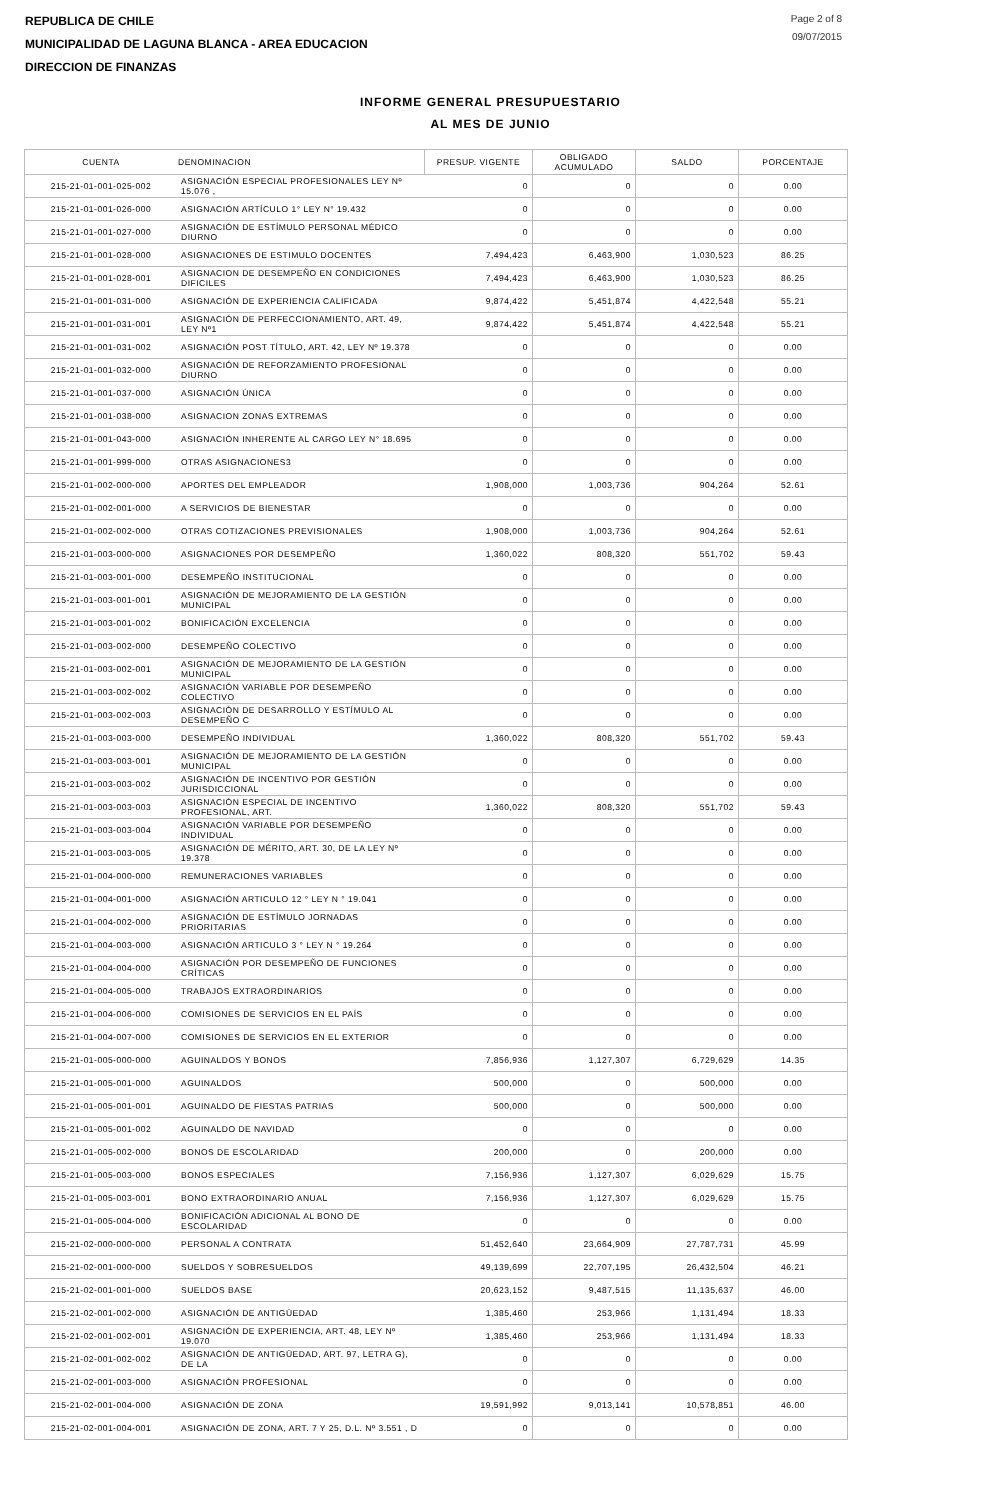REPUBLICA DE CHILE
MUNICIPALIDAD DE LAGUNA BLANCA - AREA EDUCACION
DIRECCION DE FINANZAS
Page 2 of 8
09/07/2015
INFORME GENERAL PRESUPUESTARIO
AL MES DE JUNIO
| CUENTA | DENOMINACION | PRESUP. VIGENTE | OBLIGADO ACUMULADO | SALDO | PORCENTAJE |
| --- | --- | --- | --- | --- | --- |
| 215-21-01-001-025-002 | ASIGNACIÓN ESPECIAL PROFESIONALES LEY Nº 15.076 , | 0 | 0 | 0 | 0.00 |
| 215-21-01-001-026-000 | ASIGNACIÓN ARTÍCULO 1° LEY N° 19.432 | 0 | 0 | 0 | 0.00 |
| 215-21-01-001-027-000 | ASIGNACIÓN DE ESTÍMULO PERSONAL MÉDICO DIURNO | 0 | 0 | 0 | 0.00 |
| 215-21-01-001-028-000 | ASIGNACIONES DE ESTIMULO DOCENTES | 7,494,423 | 6,463,900 | 1,030,523 | 86.25 |
| 215-21-01-001-028-001 | ASIGNACION DE DESEMPEÑO EN CONDICIONES DIFICILES | 7,494,423 | 6,463,900 | 1,030,523 | 86.25 |
| 215-21-01-001-031-000 | ASIGNACIÓN DE EXPERIENCIA CALIFICADA | 9,874,422 | 5,451,874 | 4,422,548 | 55.21 |
| 215-21-01-001-031-001 | ASIGNACIÓN DE PERFECCIONAMIENTO, ART. 49, LEY Nº1 | 9,874,422 | 5,451,874 | 4,422,548 | 55.21 |
| 215-21-01-001-031-002 | ASIGNACIÓN POST TÍTULO, ART. 42, LEY Nº 19.378 | 0 | 0 | 0 | 0.00 |
| 215-21-01-001-032-000 | ASIGNACIÓN DE REFORZAMIENTO PROFESIONAL DIURNO | 0 | 0 | 0 | 0.00 |
| 215-21-01-001-037-000 | ASIGNACIÓN ÚNICA | 0 | 0 | 0 | 0.00 |
| 215-21-01-001-038-000 | ASIGNACION ZONAS EXTREMAS | 0 | 0 | 0 | 0.00 |
| 215-21-01-001-043-000 | ASIGNACIÓN INHERENTE AL CARGO LEY N° 18.695 | 0 | 0 | 0 | 0.00 |
| 215-21-01-001-999-000 | OTRAS ASIGNACIONES3 | 0 | 0 | 0 | 0.00 |
| 215-21-01-002-000-000 | APORTES DEL EMPLEADOR | 1,908,000 | 1,003,736 | 904,264 | 52.61 |
| 215-21-01-002-001-000 | A SERVICIOS DE BIENESTAR | 0 | 0 | 0 | 0.00 |
| 215-21-01-002-002-000 | OTRAS COTIZACIONES PREVISIONALES | 1,908,000 | 1,003,736 | 904,264 | 52.61 |
| 215-21-01-003-000-000 | ASIGNACIONES POR DESEMPEÑO | 1,360,022 | 808,320 | 551,702 | 59.43 |
| 215-21-01-003-001-000 | DESEMPEÑO INSTITUCIONAL | 0 | 0 | 0 | 0.00 |
| 215-21-01-003-001-001 | ASIGNACIÓN DE MEJORAMIENTO DE LA GESTIÓN MUNICIPAL | 0 | 0 | 0 | 0.00 |
| 215-21-01-003-001-002 | BONIFICACIÓN EXCELENCIA | 0 | 0 | 0 | 0.00 |
| 215-21-01-003-002-000 | DESEMPEÑO COLECTIVO | 0 | 0 | 0 | 0.00 |
| 215-21-01-003-002-001 | ASIGNACIÓN DE MEJORAMIENTO DE LA GESTIÓN MUNICIPAL | 0 | 0 | 0 | 0.00 |
| 215-21-01-003-002-002 | ASIGNACIÓN VARIABLE POR DESEMPEÑO COLECTIVO | 0 | 0 | 0 | 0.00 |
| 215-21-01-003-002-003 | ASIGNACIÓN DE DESARROLLO Y ESTÍMULO AL DESEMPEÑO C | 0 | 0 | 0 | 0.00 |
| 215-21-01-003-003-000 | DESEMPEÑO INDIVIDUAL | 1,360,022 | 808,320 | 551,702 | 59.43 |
| 215-21-01-003-003-001 | ASIGNACIÓN DE MEJORAMIENTO DE LA GESTIÓN MUNICIPAL | 0 | 0 | 0 | 0.00 |
| 215-21-01-003-003-002 | ASIGNACIÓN DE INCENTIVO POR GESTIÓN JURISDICCIONAL | 0 | 0 | 0 | 0.00 |
| 215-21-01-003-003-003 | ASIGNACIÓN ESPECIAL DE INCENTIVO PROFESIONAL, ART. | 1,360,022 | 808,320 | 551,702 | 59.43 |
| 215-21-01-003-003-004 | ASIGNACIÓN VARIABLE POR DESEMPEÑO INDIVIDUAL | 0 | 0 | 0 | 0.00 |
| 215-21-01-003-003-005 | ASIGNACIÓN DE MÉRITO, ART. 30, DE LA LEY Nº 19.378 | 0 | 0 | 0 | 0.00 |
| 215-21-01-004-000-000 | REMUNERACIONES VARIABLES | 0 | 0 | 0 | 0.00 |
| 215-21-01-004-001-000 | ASIGNACIÓN ARTICULO 12 ° LEY N ° 19.041 | 0 | 0 | 0 | 0.00 |
| 215-21-01-004-002-000 | ASIGNACIÓN DE ESTÍMULO JORNADAS PRIORITARIAS | 0 | 0 | 0 | 0.00 |
| 215-21-01-004-003-000 | ASIGNACIÓN ARTICULO 3 ° LEY N ° 19.264 | 0 | 0 | 0 | 0.00 |
| 215-21-01-004-004-000 | ASIGNACIÓN POR DESEMPEÑO DE FUNCIONES CRÍTICAS | 0 | 0 | 0 | 0.00 |
| 215-21-01-004-005-000 | TRABAJOS EXTRAORDINARIOS | 0 | 0 | 0 | 0.00 |
| 215-21-01-004-006-000 | COMISIONES DE SERVICIOS EN EL PAÍS | 0 | 0 | 0 | 0.00 |
| 215-21-01-004-007-000 | COMISIONES DE SERVICIOS EN EL EXTERIOR | 0 | 0 | 0 | 0.00 |
| 215-21-01-005-000-000 | AGUINALDOS Y BONOS | 7,856,936 | 1,127,307 | 6,729,629 | 14.35 |
| 215-21-01-005-001-000 | AGUINALDOS | 500,000 | 0 | 500,000 | 0.00 |
| 215-21-01-005-001-001 | AGUINALDO DE FIESTAS PATRIAS | 500,000 | 0 | 500,000 | 0.00 |
| 215-21-01-005-001-002 | AGUINALDO DE NAVIDAD | 0 | 0 | 0 | 0.00 |
| 215-21-01-005-002-000 | BONOS DE ESCOLARIDAD | 200,000 | 0 | 200,000 | 0.00 |
| 215-21-01-005-003-000 | BONOS ESPECIALES | 7,156,936 | 1,127,307 | 6,029,629 | 15.75 |
| 215-21-01-005-003-001 | BONO EXTRAORDINARIO ANUAL | 7,156,936 | 1,127,307 | 6,029,629 | 15.75 |
| 215-21-01-005-004-000 | BONIFICACIÓN ADICIONAL AL BONO DE ESCOLARIDAD | 0 | 0 | 0 | 0.00 |
| 215-21-02-000-000-000 | PERSONAL A CONTRATA | 51,452,640 | 23,664,909 | 27,787,731 | 45.99 |
| 215-21-02-001-000-000 | SUELDOS Y SOBRESUELDOS | 49,139,699 | 22,707,195 | 26,432,504 | 46.21 |
| 215-21-02-001-001-000 | SUELDOS BASE | 20,623,152 | 9,487,515 | 11,135,637 | 46.00 |
| 215-21-02-001-002-000 | ASIGNACIÓN DE ANTIGÜEDAD | 1,385,460 | 253,966 | 1,131,494 | 18.33 |
| 215-21-02-001-002-001 | ASIGNACIÓN DE EXPERIENCIA, ART. 48, LEY Nº 19.070 | 1,385,460 | 253,966 | 1,131,494 | 18.33 |
| 215-21-02-001-002-002 | ASIGNACIÓN DE ANTIGÜEDAD, ART. 97, LETRA G), DE LA | 0 | 0 | 0 | 0.00 |
| 215-21-02-001-003-000 | ASIGNACIÓN PROFESIONAL | 0 | 0 | 0 | 0.00 |
| 215-21-02-001-004-000 | ASIGNACIÓN DE ZONA | 19,591,992 | 9,013,141 | 10,578,851 | 46.00 |
| 215-21-02-001-004-001 | ASIGNACIÓN DE ZONA, ART. 7 Y 25, D.L. Nº 3.551 , D | 0 | 0 | 0 | 0.00 |